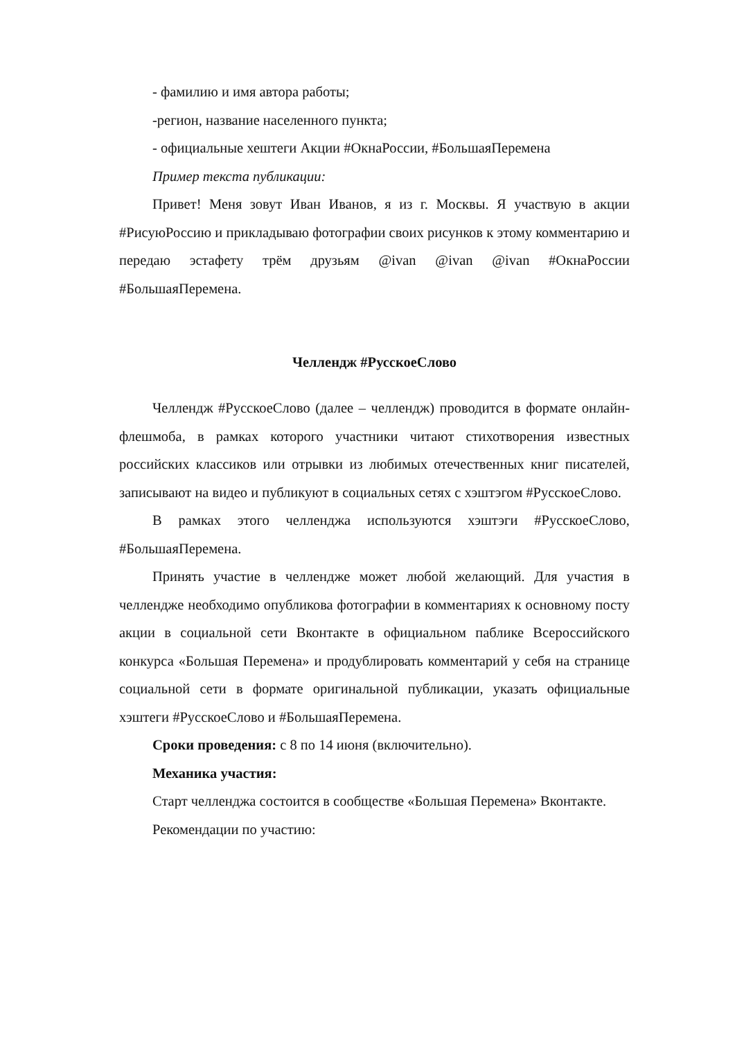- фамилию и имя автора работы;
-регион, название населенного пункта;
- официальные хештеги Акции #ОкнаРоссии, #БольшаяПеремена
Пример текста публикации:
Привет! Меня зовут Иван Иванов, я из г. Москвы. Я участвую в акции #РисуюРоссию и прикладываю фотографии своих рисунков к этому комментарию и передаю эстафету трём друзьям @ivan @ivan @ivan #ОкнаРоссии #БольшаяПеремена.
Челлендж #РусскоеСлово
Челлендж #РусскоеСлово (далее – челлендж) проводится в формате онлайн-флешмоба, в рамках которого участники читают стихотворения известных российских классиков или отрывки из любимых отечественных книг писателей, записывают на видео и публикуют в социальных сетях с хэштэгом #РусскоеСлово.
В рамках этого челленджа используются хэштэги #РусскоеСлово, #БольшаяПеремена.
Принять участие в челлендже может любой желающий. Для участия в челлендже необходимо опубликова фотографии в комментариях к основному посту акции в социальной сети Вконтакте в официальном паблике Всероссийского конкурса «Большая Перемена» и продублировать комментарий у себя на странице социальной сети в формате оригинальной публикации, указать официальные хэштеги #РусскоеСлово и #БольшаяПеремена.
Сроки проведения: с 8 по 14 июня (включительно).
Механика участия:
Старт челленджа состоится в сообществе «Большая Перемена» Вконтакте.
Рекомендации по участию: